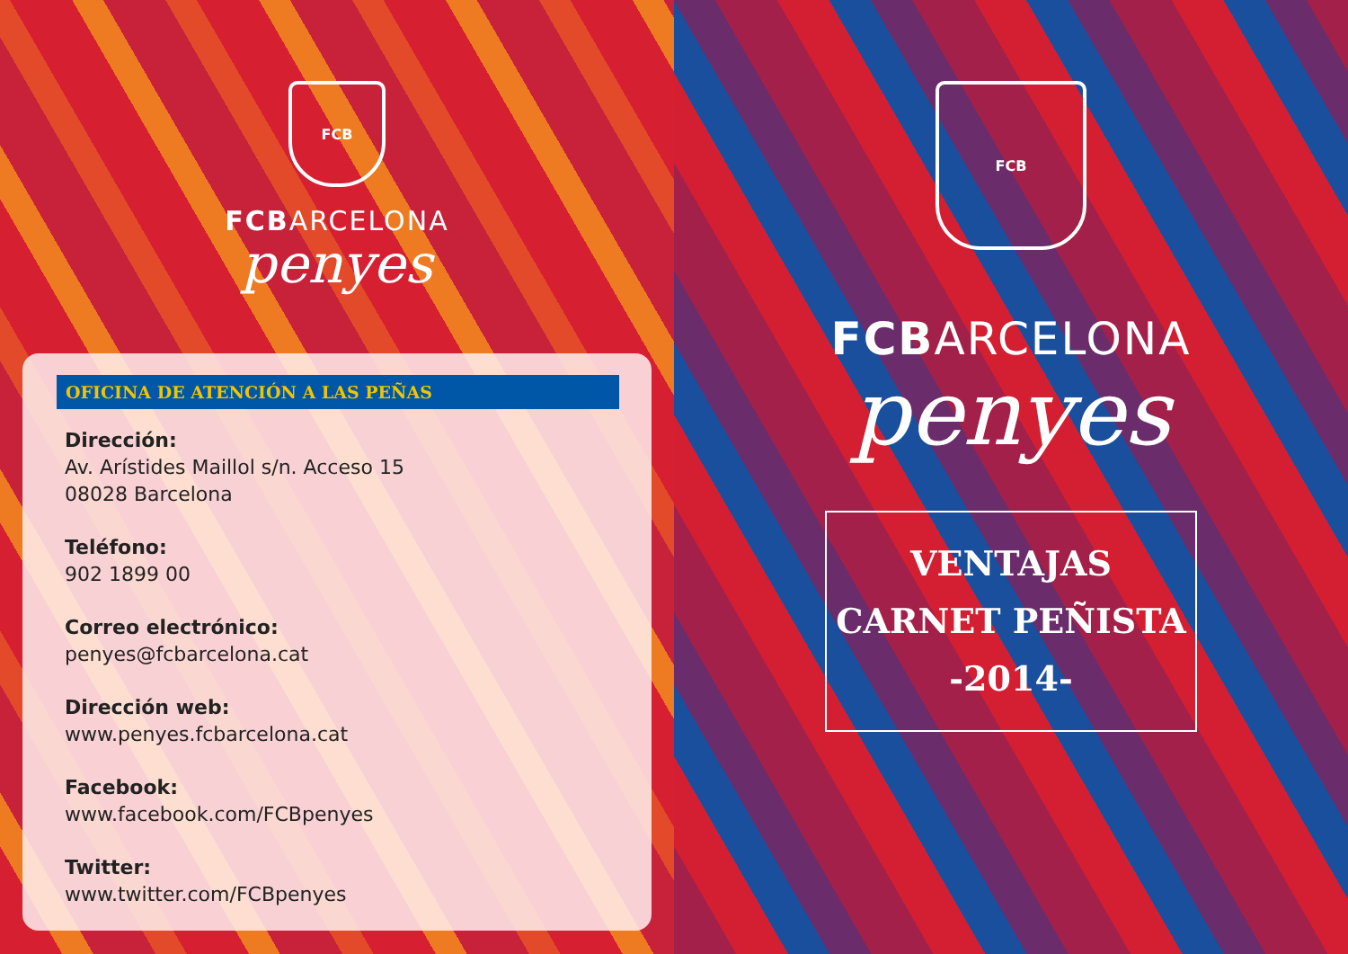FCB
FCBARCELONA
penyes
OFICINA DE ATENCIÓN A LAS PEÑAS
Dirección:
Av. Arístides Maillol s/n. Acceso 15
08028 Barcelona
Teléfono:
902 1899 00
Correo electrónico:
penyes@fcbarcelona.cat
Dirección web:
www.penyes.fcbarcelona.cat
Facebook:
www.facebook.com/FCBpenyes
Twitter:
www.twitter.com/FCBpenyes
FCB
FCBARCELONA
penyes
VENTAJAS
CARNET PEÑISTA
-2014-